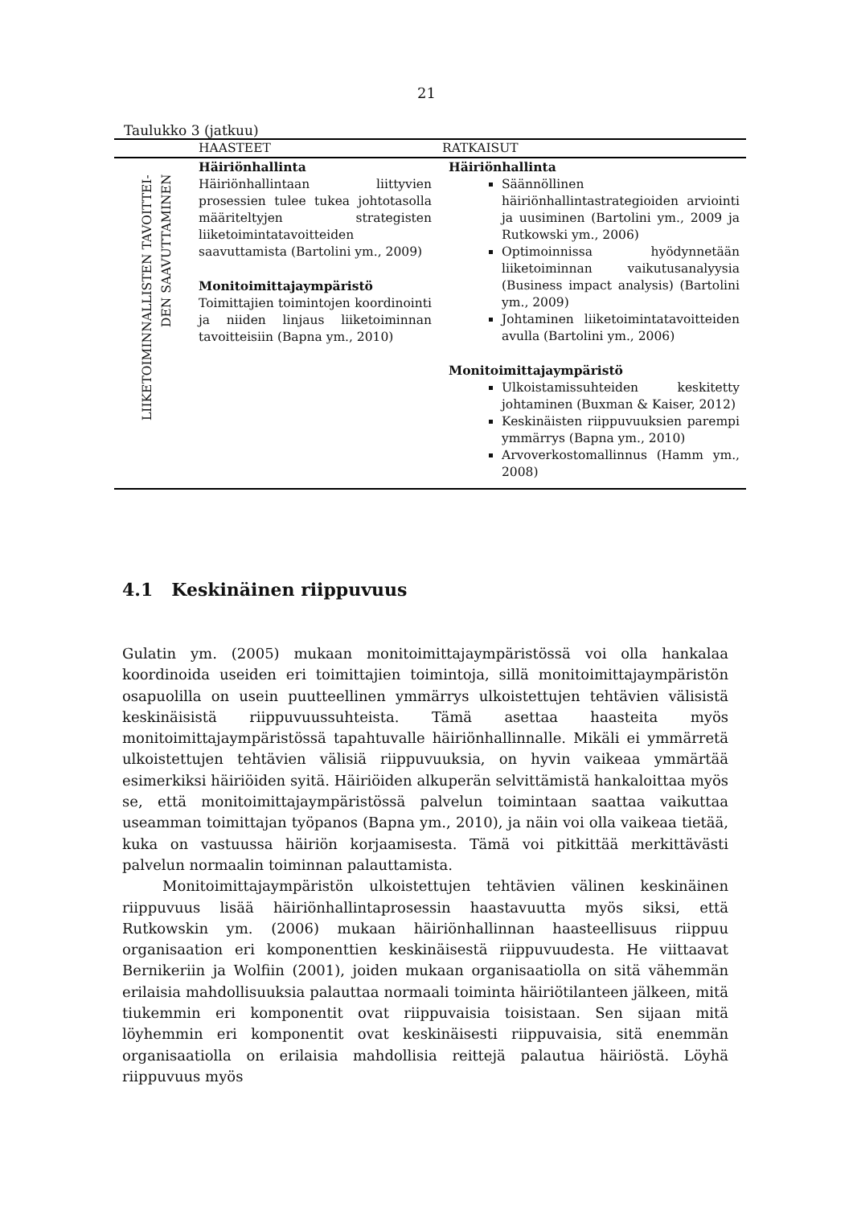21
Taulukko 3 (jatkuu)
| | HAASTEET | RATKAISUT |
| --- | --- | --- |
| LIIKETOIMINNALLISTEN TAVOITTEI- DEN SAAVUTTAMINEN | Häiriönhallinta Häiriönhallintaan liittyvien prosessien tulee tukea johtotasolla määriteltyjen strategisten liiketoimintatavoitteiden saavuttamista (Bartolini ym., 2009) Monitoimittajaympäristö Toimittajien toimintojen koordinointi ja niiden linjaus liiketoiminnan tavoitteisiin (Bapna ym., 2010) | Häiriönhallinta Säännöllinen häiriönhallintastrategioiden arviointi ja uusiminen (Bartolini ym., 2009 ja Rutkowski ym., 2006) Optimoinnissa hyödynnetään liiketoiminnan vaikutusanalyysia (Business impact analysis) (Bartolini ym., 2009) Johtaminen liiketoimintatavoitteiden avulla (Bartolini ym., 2006) Monitoimittajaympäristö Ulkoistamissuhteiden keskitetty johtaminen (Buxman & Kaiser, 2012) Keskinäisten riippuvuuksien parempi ymmärrys (Bapna ym., 2010) Arvoverkostomallinnus (Hamm ym., 2008) |
4.1 Keskinäinen riippuvuus
Gulatin ym. (2005) mukaan monitoimittajaympäristössä voi olla hankalaa koordinoida useiden eri toimittajien toimintoja, sillä monitoimittajaympäristön osapuolilla on usein puutteellinen ymmärrys ulkoistettujen tehtävien välisistä keskinäisistä riippuvuussuhteista. Tämä asettaa haasteita myös monitoimittajaympäristössä tapahtuvalle häiriönhallinnalle. Mikäli ei ymmärretä ulkoistettujen tehtävien välisiä riippuvuuksia, on hyvin vaikeaa ymmärtää esimerkiksi häiriöiden syitä. Häiriöiden alkuperän selvittämistä hankaloittaa myös se, että monitoimittajaympäristössä palvelun toimintaan saattaa vaikuttaa useamman toimittajan työpanos (Bapna ym., 2010), ja näin voi olla vaikeaa tietää, kuka on vastuussa häiriön korjaamisesta. Tämä voi pitkittää merkittävästi palvelun normaalin toiminnan palauttamista.
Monitoimittajaympäristön ulkoistettujen tehtävien välinen keskinäinen riippuvuus lisää häiriönhallintaprosessin haastavuutta myös siksi, että Rutkowskin ym. (2006) mukaan häiriönhallinnan haasteellisuus riippuu organisaation eri komponenttien keskinäisestä riippuvuudesta. He viittaavat Bernikeriin ja Wolfiin (2001), joiden mukaan organisaatiolla on sitä vähemmän erilaisia mahdollisuuksia palauttaa normaali toiminta häiriötilanteen jälkeen, mitä tiukemmin eri komponentit ovat riippuvaisia toisistaan. Sen sijaan mitä löyhemmin eri komponentit ovat keskinäisesti riippuvaisia, sitä enemmän organisaatiolla on erilaisia mahdollisia reittejä palautua häiriöstä. Löyhä riippuvuus myös